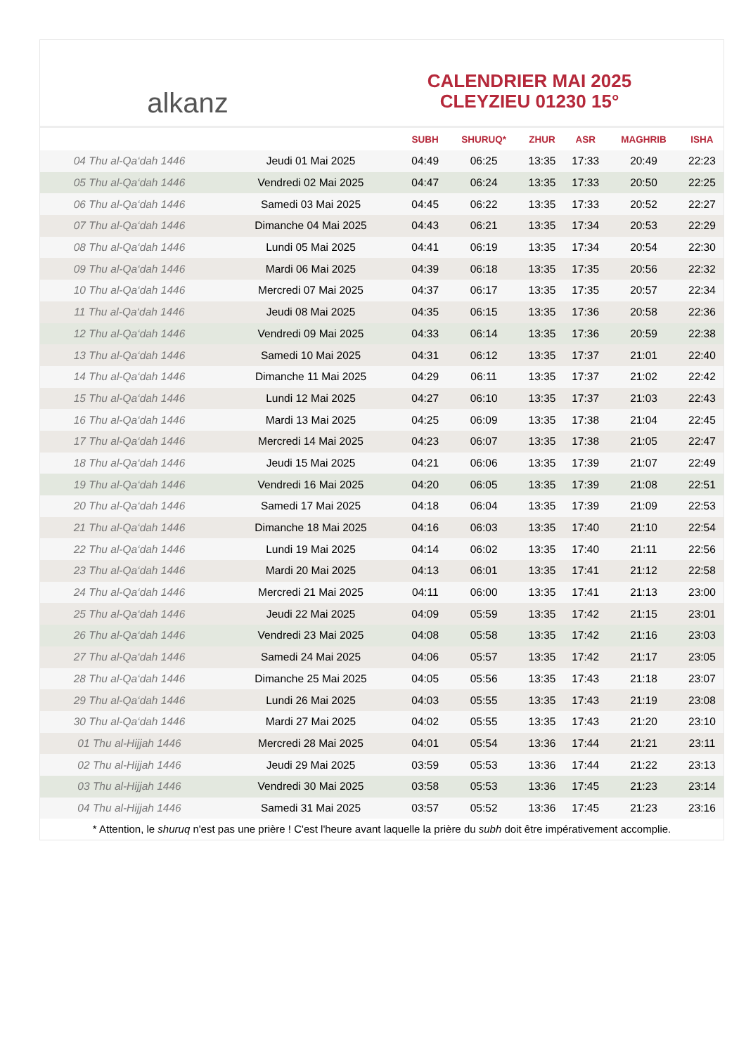alkanz
CALENDRIER MAI 2025
CLEYZIEU 01230 15°
| | | SUBH | SHURUQ* | ZHUR | ASR | MAGHRIB | ISHA |
| --- | --- | --- | --- | --- | --- | --- | --- |
| 04 Thu al-Qa‘dah 1446 | Jeudi 01 Mai 2025 | 04:49 | 06:25 | 13:35 | 17:33 | 20:49 | 22:23 |
| 05 Thu al-Qa‘dah 1446 | Vendredi 02 Mai 2025 | 04:47 | 06:24 | 13:35 | 17:33 | 20:50 | 22:25 |
| 06 Thu al-Qa‘dah 1446 | Samedi 03 Mai 2025 | 04:45 | 06:22 | 13:35 | 17:33 | 20:52 | 22:27 |
| 07 Thu al-Qa‘dah 1446 | Dimanche 04 Mai 2025 | 04:43 | 06:21 | 13:35 | 17:34 | 20:53 | 22:29 |
| 08 Thu al-Qa‘dah 1446 | Lundi 05 Mai 2025 | 04:41 | 06:19 | 13:35 | 17:34 | 20:54 | 22:30 |
| 09 Thu al-Qa‘dah 1446 | Mardi 06 Mai 2025 | 04:39 | 06:18 | 13:35 | 17:35 | 20:56 | 22:32 |
| 10 Thu al-Qa‘dah 1446 | Mercredi 07 Mai 2025 | 04:37 | 06:17 | 13:35 | 17:35 | 20:57 | 22:34 |
| 11 Thu al-Qa‘dah 1446 | Jeudi 08 Mai 2025 | 04:35 | 06:15 | 13:35 | 17:36 | 20:58 | 22:36 |
| 12 Thu al-Qa‘dah 1446 | Vendredi 09 Mai 2025 | 04:33 | 06:14 | 13:35 | 17:36 | 20:59 | 22:38 |
| 13 Thu al-Qa‘dah 1446 | Samedi 10 Mai 2025 | 04:31 | 06:12 | 13:35 | 17:37 | 21:01 | 22:40 |
| 14 Thu al-Qa‘dah 1446 | Dimanche 11 Mai 2025 | 04:29 | 06:11 | 13:35 | 17:37 | 21:02 | 22:42 |
| 15 Thu al-Qa‘dah 1446 | Lundi 12 Mai 2025 | 04:27 | 06:10 | 13:35 | 17:37 | 21:03 | 22:43 |
| 16 Thu al-Qa‘dah 1446 | Mardi 13 Mai 2025 | 04:25 | 06:09 | 13:35 | 17:38 | 21:04 | 22:45 |
| 17 Thu al-Qa‘dah 1446 | Mercredi 14 Mai 2025 | 04:23 | 06:07 | 13:35 | 17:38 | 21:05 | 22:47 |
| 18 Thu al-Qa‘dah 1446 | Jeudi 15 Mai 2025 | 04:21 | 06:06 | 13:35 | 17:39 | 21:07 | 22:49 |
| 19 Thu al-Qa‘dah 1446 | Vendredi 16 Mai 2025 | 04:20 | 06:05 | 13:35 | 17:39 | 21:08 | 22:51 |
| 20 Thu al-Qa‘dah 1446 | Samedi 17 Mai 2025 | 04:18 | 06:04 | 13:35 | 17:39 | 21:09 | 22:53 |
| 21 Thu al-Qa‘dah 1446 | Dimanche 18 Mai 2025 | 04:16 | 06:03 | 13:35 | 17:40 | 21:10 | 22:54 |
| 22 Thu al-Qa‘dah 1446 | Lundi 19 Mai 2025 | 04:14 | 06:02 | 13:35 | 17:40 | 21:11 | 22:56 |
| 23 Thu al-Qa‘dah 1446 | Mardi 20 Mai 2025 | 04:13 | 06:01 | 13:35 | 17:41 | 21:12 | 22:58 |
| 24 Thu al-Qa‘dah 1446 | Mercredi 21 Mai 2025 | 04:11 | 06:00 | 13:35 | 17:41 | 21:13 | 23:00 |
| 25 Thu al-Qa‘dah 1446 | Jeudi 22 Mai 2025 | 04:09 | 05:59 | 13:35 | 17:42 | 21:15 | 23:01 |
| 26 Thu al-Qa‘dah 1446 | Vendredi 23 Mai 2025 | 04:08 | 05:58 | 13:35 | 17:42 | 21:16 | 23:03 |
| 27 Thu al-Qa‘dah 1446 | Samedi 24 Mai 2025 | 04:06 | 05:57 | 13:35 | 17:42 | 21:17 | 23:05 |
| 28 Thu al-Qa‘dah 1446 | Dimanche 25 Mai 2025 | 04:05 | 05:56 | 13:35 | 17:43 | 21:18 | 23:07 |
| 29 Thu al-Qa‘dah 1446 | Lundi 26 Mai 2025 | 04:03 | 05:55 | 13:35 | 17:43 | 21:19 | 23:08 |
| 30 Thu al-Qa‘dah 1446 | Mardi 27 Mai 2025 | 04:02 | 05:55 | 13:35 | 17:43 | 21:20 | 23:10 |
| 01 Thu al-Hijjah 1446 | Mercredi 28 Mai 2025 | 04:01 | 05:54 | 13:36 | 17:44 | 21:21 | 23:11 |
| 02 Thu al-Hijjah 1446 | Jeudi 29 Mai 2025 | 03:59 | 05:53 | 13:36 | 17:44 | 21:22 | 23:13 |
| 03 Thu al-Hijjah 1446 | Vendredi 30 Mai 2025 | 03:58 | 05:53 | 13:36 | 17:45 | 21:23 | 23:14 |
| 04 Thu al-Hijjah 1446 | Samedi 31 Mai 2025 | 03:57 | 05:52 | 13:36 | 17:45 | 21:23 | 23:16 |
* Attention, le shuruq n'est pas une prière ! C'est l'heure avant laquelle la prière du subh doit être impérativement accomplie.